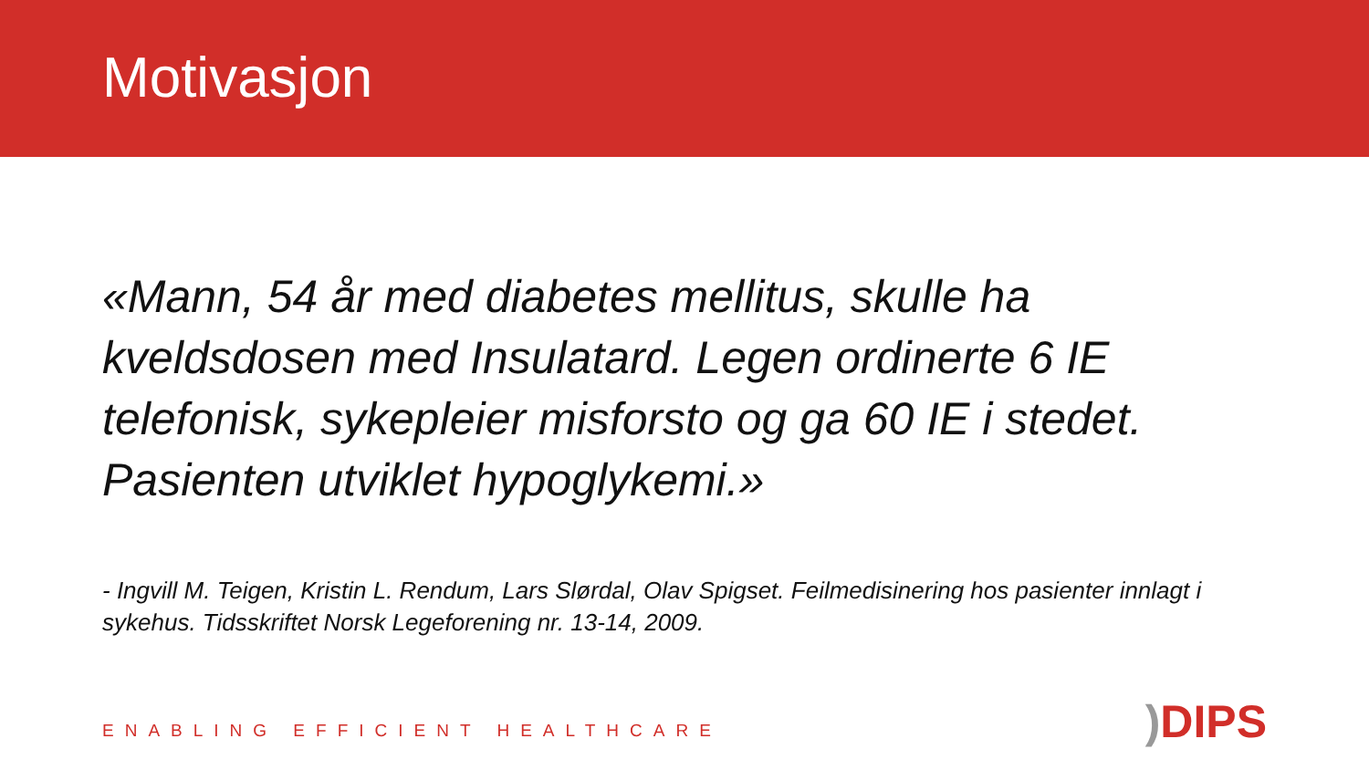Motivasjon
«Mann, 54 år med diabetes mellitus, skulle ha kveldsdosen med Insulatard. Legen ordinerte 6 IE telefonisk, sykepleier misforsto og ga 60 IE i stedet. Pasienten utviklet hypoglykemi.»
- Ingvill M. Teigen, Kristin L. Rendum, Lars Slørdal, Olav Spigset. Feilmedisinering hos pasienter innlagt i sykehus. Tidsskriftet Norsk Legeforening nr. 13-14, 2009.
ENABLING EFFICIENT HEALTHCARE) DIPS